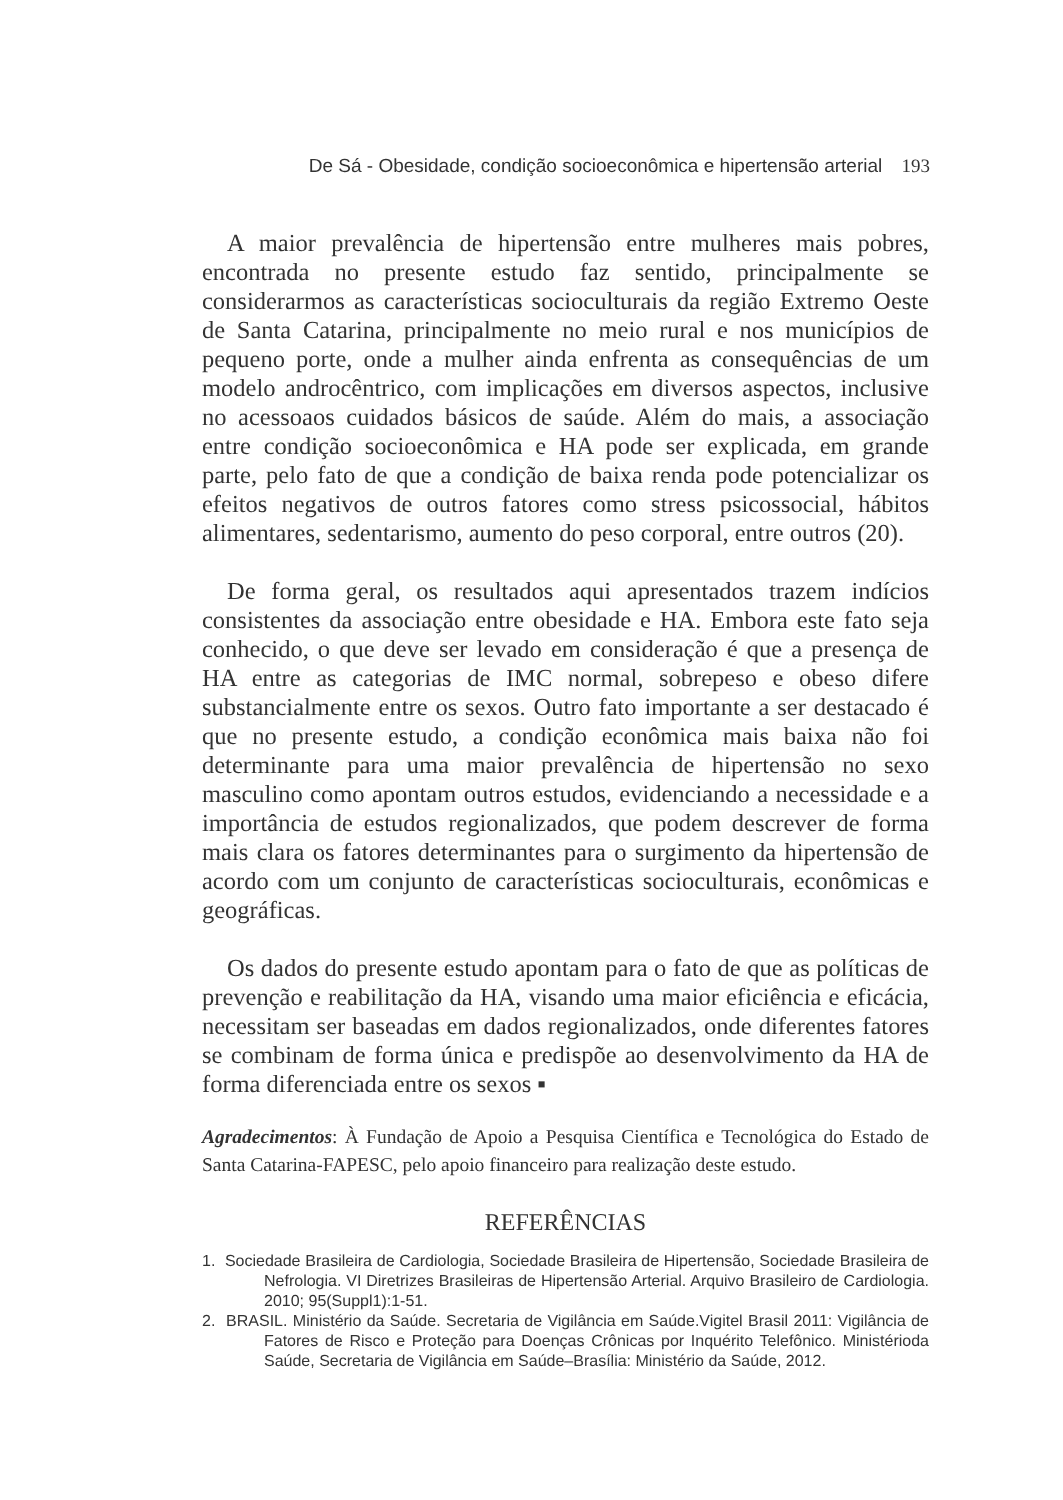De Sá - Obesidade, condição socioeconômica e hipertensão arterial 193
A maior prevalência de hipertensão entre mulheres mais pobres, encontrada no presente estudo faz sentido, principalmente se considerarmos as características socioculturais da região Extremo Oeste de Santa Catarina, principalmente no meio rural e nos municípios de pequeno porte, onde a mulher ainda enfrenta as consequências de um modelo androcêntrico, com implicações em diversos aspectos, inclusive no acessoaos cuidados básicos de saúde. Além do mais, a associação entre condição socioeconômica e HA pode ser explicada, em grande parte, pelo fato de que a condição de baixa renda pode potencializar os efeitos negativos de outros fatores como stress psicossocial, hábitos alimentares, sedentarismo, aumento do peso corporal, entre outros (20).
De forma geral, os resultados aqui apresentados trazem indícios consistentes da associação entre obesidade e HA. Embora este fato seja conhecido, o que deve ser levado em consideração é que a presença de HA entre as categorias de IMC normal, sobrepeso e obeso difere substancialmente entre os sexos. Outro fato importante a ser destacado é que no presente estudo, a condição econômica mais baixa não foi determinante para uma maior prevalência de hipertensão no sexo masculino como apontam outros estudos, evidenciando a necessidade e a importância de estudos regionalizados, que podem descrever de forma mais clara os fatores determinantes para o surgimento da hipertensão de acordo com um conjunto de características socioculturais, econômicas e geográficas.
Os dados do presente estudo apontam para o fato de que as políticas de prevenção e reabilitação da HA, visando uma maior eficiência e eficácia, necessitam ser baseadas em dados regionalizados, onde diferentes fatores se combinam de forma única e predispõe ao desenvolvimento da HA de forma diferenciada entre os sexos ▪
Agradecimentos: À Fundação de Apoio a Pesquisa Científica e Tecnológica do Estado de Santa Catarina-FAPESC, pelo apoio financeiro para realização deste estudo.
REFERÊNCIAS
1. Sociedade Brasileira de Cardiologia, Sociedade Brasileira de Hipertensão, Sociedade Brasileira de Nefrologia. VI Diretrizes Brasileiras de Hipertensão Arterial. Arquivo Brasileiro de Cardiologia. 2010; 95(Suppl1):1-51.
2. BRASIL. Ministério da Saúde. Secretaria de Vigilância em Saúde.Vigitel Brasil 2011: Vigilância de Fatores de Risco e Proteção para Doenças Crônicas por Inquérito Telefônico. Ministérioda Saúde, Secretaria de Vigilância em Saúde–Brasília: Ministério da Saúde, 2012.